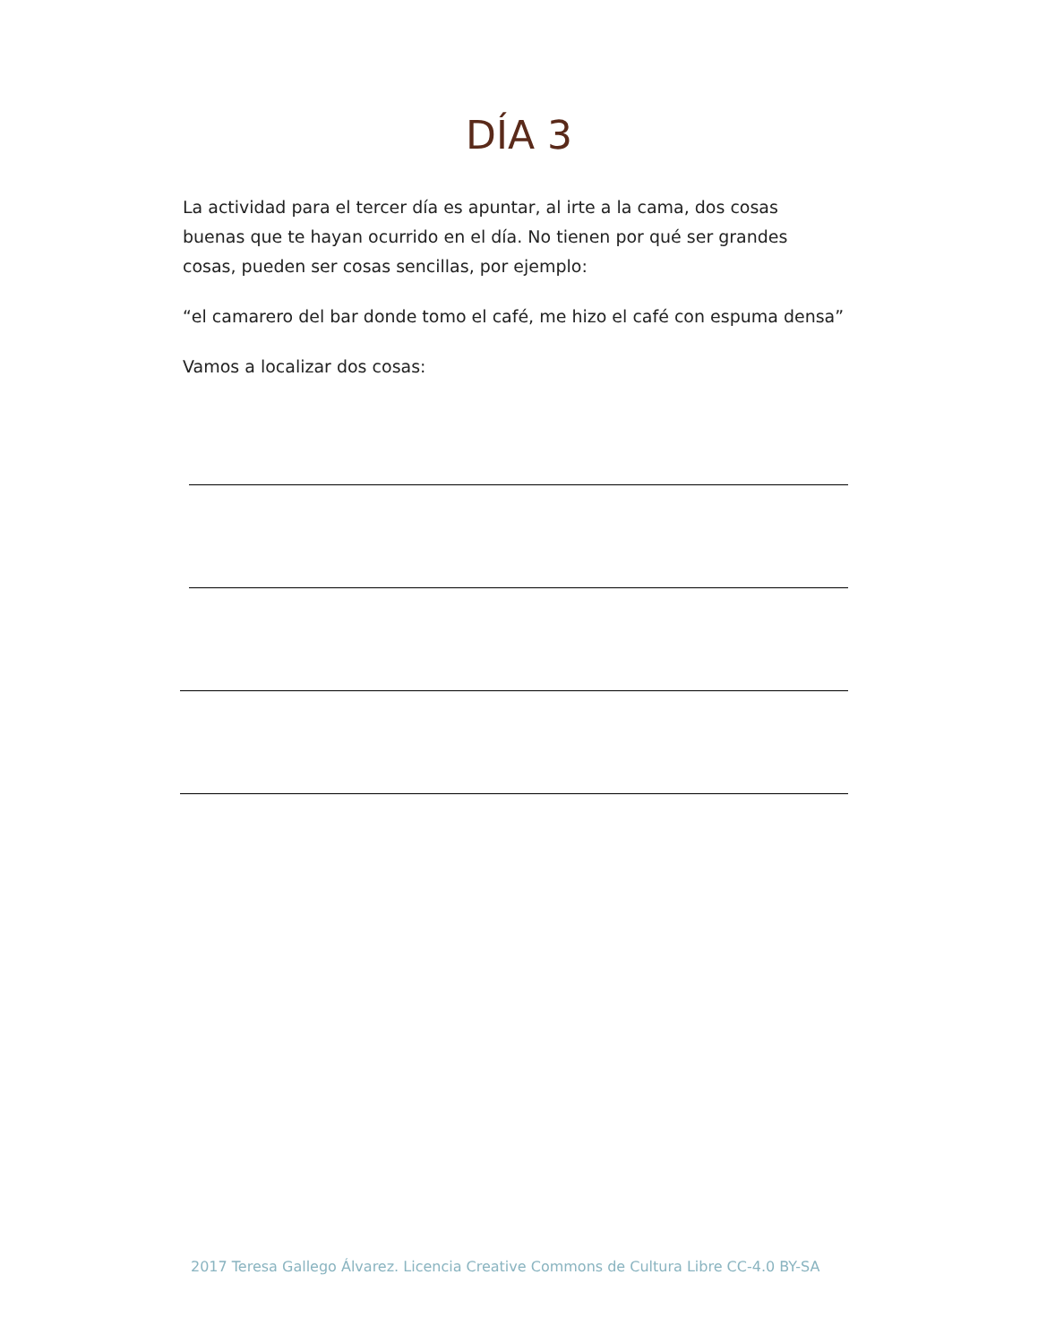DÍA 3
La actividad para el tercer día es apuntar, al irte a la cama, dos cosas buenas que te hayan ocurrido en el día. No tienen por qué ser grandes cosas, pueden ser cosas sencillas, por ejemplo:
“el camarero del bar donde tomo el café, me hizo el café con espuma densa”
Vamos a localizar dos cosas:
2017 Teresa Gallego Álvarez. Licencia Creative Commons de Cultura Libre CC-4.0 BY-SA